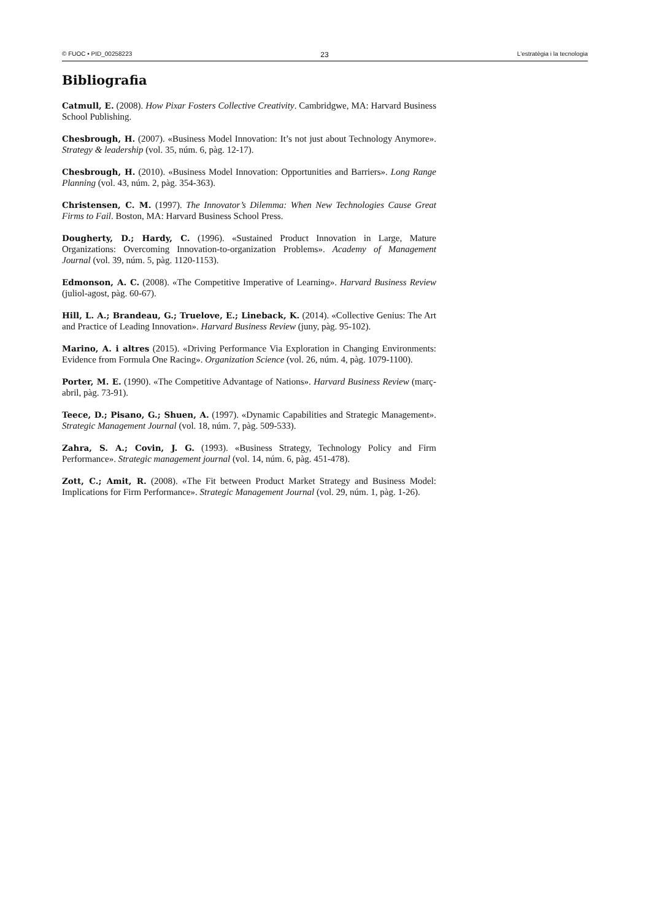© FUOC • PID_00258223 23 L'estratègia i la tecnologia
Bibliografia
Catmull, E. (2008). How Pixar Fosters Collective Creativity. Cambridgwe, MA: Harvard Business School Publishing.
Chesbrough, H. (2007). «Business Model Innovation: It’s not just about Technology Anymore». Strategy & leadership (vol. 35, núm. 6, pàg. 12-17).
Chesbrough, H. (2010). «Business Model Innovation: Opportunities and Barriers». Long Range Planning (vol. 43, núm. 2, pàg. 354-363).
Christensen, C. M. (1997). The Innovator’s Dilemma: When New Technologies Cause Great Firms to Fail. Boston, MA: Harvard Business School Press.
Dougherty, D.; Hardy, C. (1996). «Sustained Product Innovation in Large, Mature Organizations: Overcoming Innovation-to-organization Problems». Academy of Management Journal (vol. 39, núm. 5, pàg. 1120-1153).
Edmonson, A. C. (2008). «The Competitive Imperative of Learning». Harvard Business Review (juliol-agost, pàg. 60-67).
Hill, L. A.; Brandeau, G.; Truelove, E.; Lineback, K. (2014). «Collective Genius: The Art and Practice of Leading Innovation». Harvard Business Review (juny, pàg. 95-102).
Marino, A. i altres (2015). «Driving Performance Via Exploration in Changing Environments: Evidence from Formula One Racing». Organization Science (vol. 26, núm. 4, pàg. 1079-1100).
Porter, M. E. (1990). «The Competitive Advantage of Nations». Harvard Business Review (març-abril, pàg. 73-91).
Teece, D.; Pisano, G.; Shuen, A. (1997). «Dynamic Capabilities and Strategic Management». Strategic Management Journal (vol. 18, núm. 7, pàg. 509-533).
Zahra, S. A.; Covin, J. G. (1993). «Business Strategy, Technology Policy and Firm Performance». Strategic management journal (vol. 14, núm. 6, pàg. 451-478).
Zott, C.; Amit, R. (2008). «The Fit between Product Market Strategy and Business Model: Implications for Firm Performance». Strategic Management Journal (vol. 29, núm. 1, pàg. 1-26).